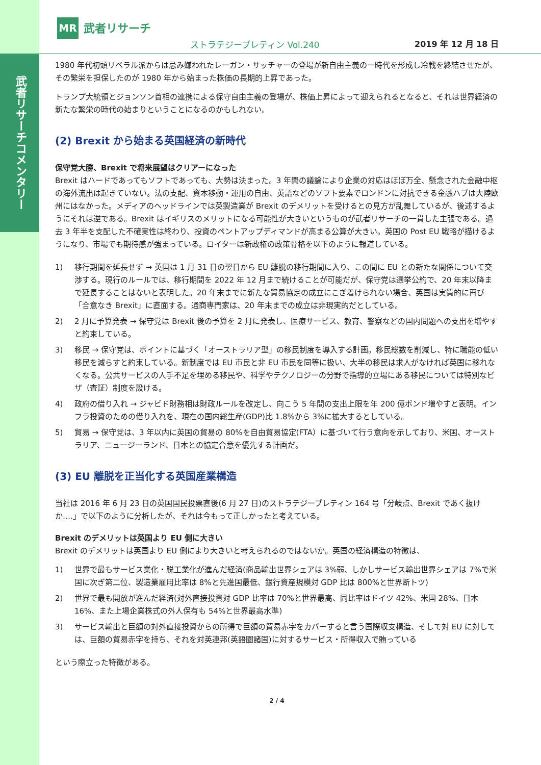武者リサーチコメンタリー
MR
武者リサーチ
ストラテジーブレティン Vol.240 2019 年 12 月 18 日
1980 年代初頭リベラル派からは忌み嫌われたレーガン・サッチャーの登場が新自由主義の一時代を形成し冷戦を終結させたが、その繁栄を担保したのが 1980 年から始まった株価の長期的上昇であった。
トランプ大統領とジョンソン首相の連携による保守自由主義の登場が、株価上昇によって迎えられるとなると、それは世界経済の新たな繁栄の時代の始まりということになるのかもしれない。
(2) Brexit から始まる英国経済の新時代
保守党大勝、Brexit で将来展望はクリアーになった
Brexit はハードであってもソフトであっても、大勢は決まった。3 年間の議論により企業の対応はほぼ万全、懸念された金融中枢の海外流出は起きていない。法の支配、資本移動・運用の自由、英語などのソフト要素でロンドンに対抗できる金融ハブは大陸欧州にはなかった。メディアのヘッドラインでは英製造業が Brexit のデメリットを受けるとの見方が乱舞しているが、後述するようにそれは逆である。Brexit はイギリスのメリットになる可能性が大きいというものが武者リサーチの一貫した主張である。過去 3 年半を支配した不確実性は終わり、投資のペントアップディマンドが高まる公算が大きい。英国の Post EU 戦略が描けるようになり、市場でも期待感が強まっている。ロイターは新政権の政策骨格を以下のように報道している。
1) 移行期間を延長せず → 英国は 1 月 31 日の翌日から EU 離脱の移行期間に入り、この間に EU との新たな関係について交渉する。現行のルールでは、移行期間を 2022 年 12 月まで続けることが可能だが、保守党は選挙公約で、20 年末以降まで延長することはないと表明した。20 年末までに新たな貿易協定の成立にこぎ着けられない場合、英国は実質的に再び「合意なき Brexit」に直面する。通商専門家は、20 年末までの成立は非現実的だとしている。
2) 2 月に予算発表 → 保守党は Brexit 後の予算を 2 月に発表し、医療サービス、教育、警察などの国内問題への支出を増やすと約束している。
3) 移民 → 保守党は、ポイントに基づく「オーストラリア型」の移民制度を導入する計画。移民総数を削減し、特に職能の低い移民を減らすと約束している。新制度では EU 市民と非 EU 市民を同等に扱い、大半の移民は求人がなければ英国に移れなくなる。公共サービスの人手不足を埋める移民や、科学やテクノロジーの分野で指導的立場にある移民については特別なビザ（査証）制度を設ける。
4) 政府の借り入れ → ジャビド財務相は財政ルールを改定し、向こう 5 年間の支出上限を年 200 億ポンド増やすと表明。インフラ投資のための借り入れを、現在の国内総生産(GDP)比 1.8%から 3%に拡大するとしている。
5) 貿易 → 保守党は、3 年以内に英国の貿易の 80%を自由貿易協定(FTA）に基づいて行う意向を示しており、米国、オーストラリア、ニュージーランド、日本との協定合意を優先する計画だ。
(3) EU 離脱を正当化する英国産業構造
当社は 2016 年 6 月 23 日の英国国民投票直後(6 月 27 日)のストラテジーブレティン 164 号「分岐点、Brexit であく抜けか‥‥」で以下のように分析したが、それは今もって正しかったと考えている。
Brexit のデメリットは英国より EU 側に大きい
Brexit のデメリットは英国より EU 側により大きいと考えられるのではないか。英国の経済構造の特徴は、
1) 世界で最もサービス業化・脱工業化が進んだ経済(商品輸出世界シェアは 3%弱、しかしサービス輸出世界シェアは 7%で米国に次ぎ第二位、製造業雇用比率は 8%と先進国最低、銀行資産規模対 GDP 比は 800%と世界断トツ)
2) 世界で最も開放が進んだ経済(対外直接投資対 GDP 比率は 70%と世界最高、同比率はドイツ 42%、米国 28%、日本 16%、また上場企業株式の外人保有も 54%と世界最高水準)
3) サービス輸出と巨額の対外直接投資からの所得で巨額の貿易赤字をカバーすると言う国際収支構造、そして対 EU に対しては、巨額の貿易赤字を持ち、それを対英連邦(英語圏諸国)に対するサービス・所得収入で賄っている
という際立った特徴がある。
2 / 4